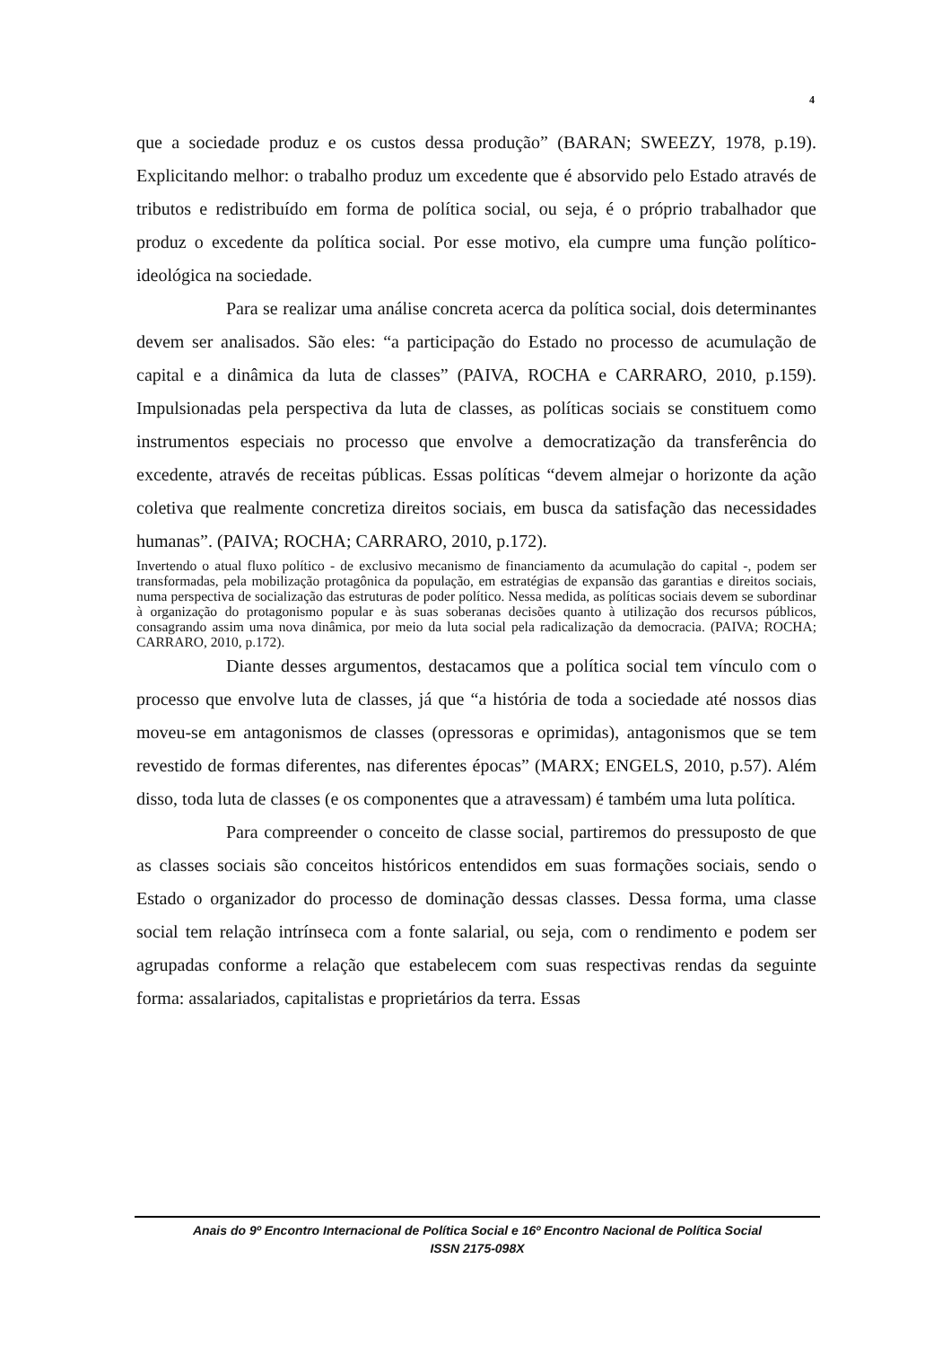4
que a sociedade produz e os custos dessa produção” (BARAN; SWEEZY, 1978, p.19). Explicitando melhor: o trabalho produz um excedente que é absorvido pelo Estado através de tributos e redistribuído em forma de política social, ou seja, é o próprio trabalhador que produz o excedente da política social. Por esse motivo, ela cumpre uma função político-ideológica na sociedade.
Para se realizar uma análise concreta acerca da política social, dois determinantes devem ser analisados. São eles: “a participação do Estado no processo de acumulação de capital e a dinâmica da luta de classes” (PAIVA, ROCHA e CARRARO, 2010, p.159). Impulsionadas pela perspectiva da luta de classes, as políticas sociais se constituem como instrumentos especiais no processo que envolve a democratização da transferência do excedente, através de receitas públicas. Essas políticas “devem almejar o horizonte da ação coletiva que realmente concretiza direitos sociais, em busca da satisfação das necessidades humanas”. (PAIVA; ROCHA; CARRARO, 2010, p.172).
Invertendo o atual fluxo político - de exclusivo mecanismo de financiamento da acumulação do capital -, podem ser transformadas, pela mobilização protagônica da população, em estratégias de expansão das garantias e direitos sociais, numa perspectiva de socialização das estruturas de poder político. Nessa medida, as políticas sociais devem se subordinar à organização do protagonismo popular e às suas soberanas decisões quanto à utilização dos recursos públicos, consagrando assim uma nova dinâmica, por meio da luta social pela radicalização da democracia. (PAIVA; ROCHA; CARRARO, 2010, p.172).
Diante desses argumentos, destacamos que a política social tem vínculo com o processo que envolve luta de classes, já que “a história de toda a sociedade até nossos dias moveu-se em antagonismos de classes (opressoras e oprimidas), antagonismos que se tem revestido de formas diferentes, nas diferentes épocas” (MARX; ENGELS, 2010, p.57). Além disso, toda luta de classes (e os componentes que a atravessam) é também uma luta política.
Para compreender o conceito de classe social, partiremos do pressuposto de que as classes sociais são conceitos históricos entendidos em suas formações sociais, sendo o Estado o organizador do processo de dominação dessas classes. Dessa forma, uma classe social tem relação intrínseca com a fonte salarial, ou seja, com o rendimento e podem ser agrupadas conforme a relação que estabelecem com suas respectivas rendas da seguinte forma: assalariados, capitalistas e proprietários da terra. Essas
Anais do 9º Encontro Internacional de Política Social e 16º Encontro Nacional de Política Social
ISSN 2175-098X